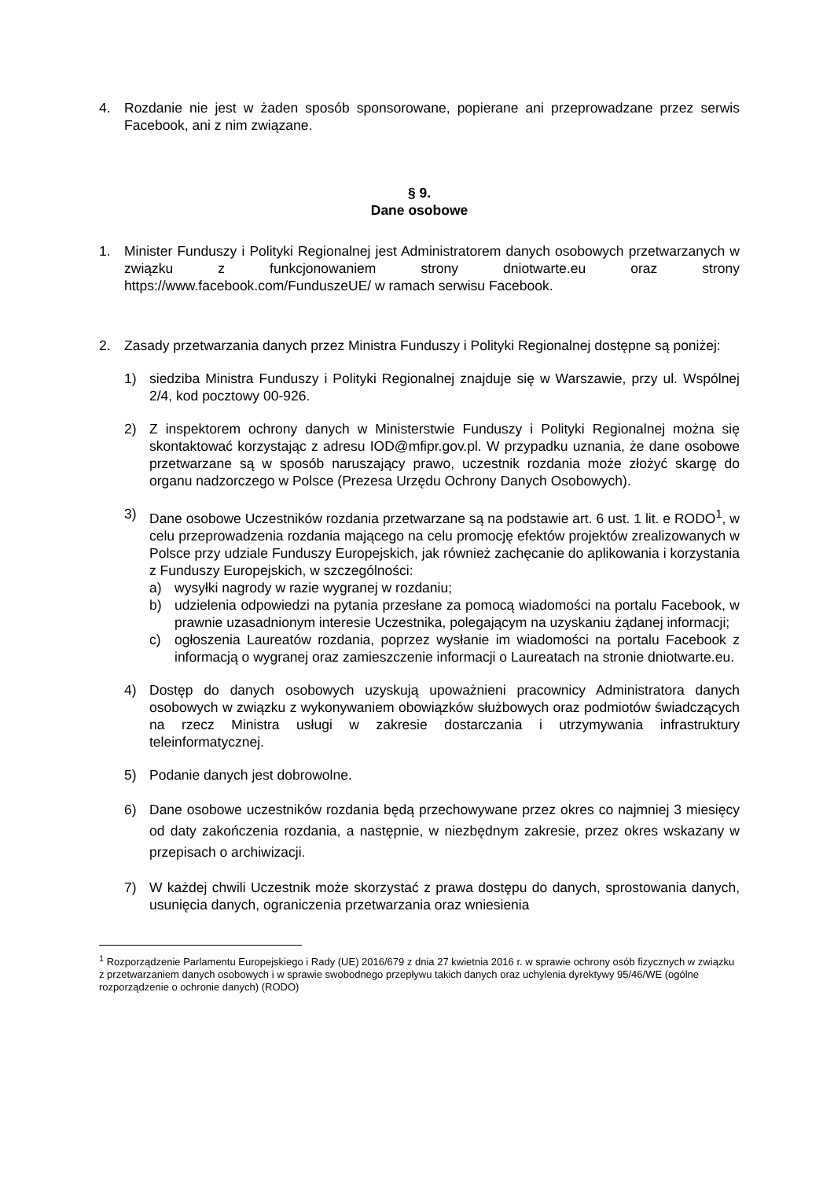4. Rozdanie nie jest w żaden sposób sponsorowane, popierane ani przeprowadzane przez serwis Facebook, ani z nim związane.
§ 9.
Dane osobowe
1. Minister Funduszy i Polityki Regionalnej jest Administratorem danych osobowych przetwarzanych w związku z funkcjonowaniem strony dniotwarte.eu oraz strony https://www.facebook.com/FunduszeUE/ w ramach serwisu Facebook.
2. Zasady przetwarzania danych przez Ministra Funduszy i Polityki Regionalnej dostępne są poniżej:
1) siedziba Ministra Funduszy i Polityki Regionalnej znajduje się w Warszawie, przy ul. Wspólnej 2/4, kod pocztowy 00-926.
2) Z inspektorem ochrony danych w Ministerstwie Funduszy i Polityki Regionalnej można się skontaktować korzystając z adresu IOD@mfipr.gov.pl. W przypadku uznania, że dane osobowe przetwarzane są w sposób naruszający prawo, uczestnik rozdania może złożyć skargę do organu nadzorczego w Polsce (Prezesa Urzędu Ochrony Danych Osobowych).
3) Dane osobowe Uczestników rozdania przetwarzane są na podstawie art. 6 ust. 1 lit. e RODO<sup>1</sup>, w celu przeprowadzenia rozdania mającego na celu promocję efektów projektów zrealizowanych w Polsce przy udziale Funduszy Europejskich, jak również zachęcanie do aplikowania i korzystania z Funduszy Europejskich, w szczególności:
a) wysyłki nagrody w razie wygranej w rozdaniu;
b) udzielenia odpowiedzi na pytania przesłane za pomocą wiadomości na portalu Facebook, w prawnie uzasadnionym interesie Uczestnika, polegającym na uzyskaniu żądanej informacji;
c) ogłoszenia Laureatów rozdania, poprzez wysłanie im wiadomości na portalu Facebook z informacją o wygranej oraz zamieszczenie informacji o Laureatach na stronie dniotwarte.eu.
4) Dostęp do danych osobowych uzyskują upoważnieni pracownicy Administratora danych osobowych w związku z wykonywaniem obowiązków służbowych oraz podmiotów świadczących na rzecz Ministra usługi w zakresie dostarczania i utrzymywania infrastruktury teleinformatycznej.
5) Podanie danych jest dobrowolne.
6) Dane osobowe uczestników rozdania będą przechowywane przez okres co najmniej 3 miesięcy od daty zakończenia rozdania, a następnie, w niezbędnym zakresie, przez okres wskazany w przepisach o archiwizacji.
7) W każdej chwili Uczestnik może skorzystać z prawa dostępu do danych, sprostowania danych, usunięcia danych, ograniczenia przetwarzania oraz wniesienia
<sup>1</sup> Rozporządzenie Parlamentu Europejskiego i Rady (UE) 2016/679 z dnia 27 kwietnia 2016 r. w sprawie ochrony osób fizycznych w związku z przetwarzaniem danych osobowych i w sprawie swobodnego przepływu takich danych oraz uchylenia dyrektywy 95/46/WE (ogólne rozporządzenie o ochronie danych) (RODO)